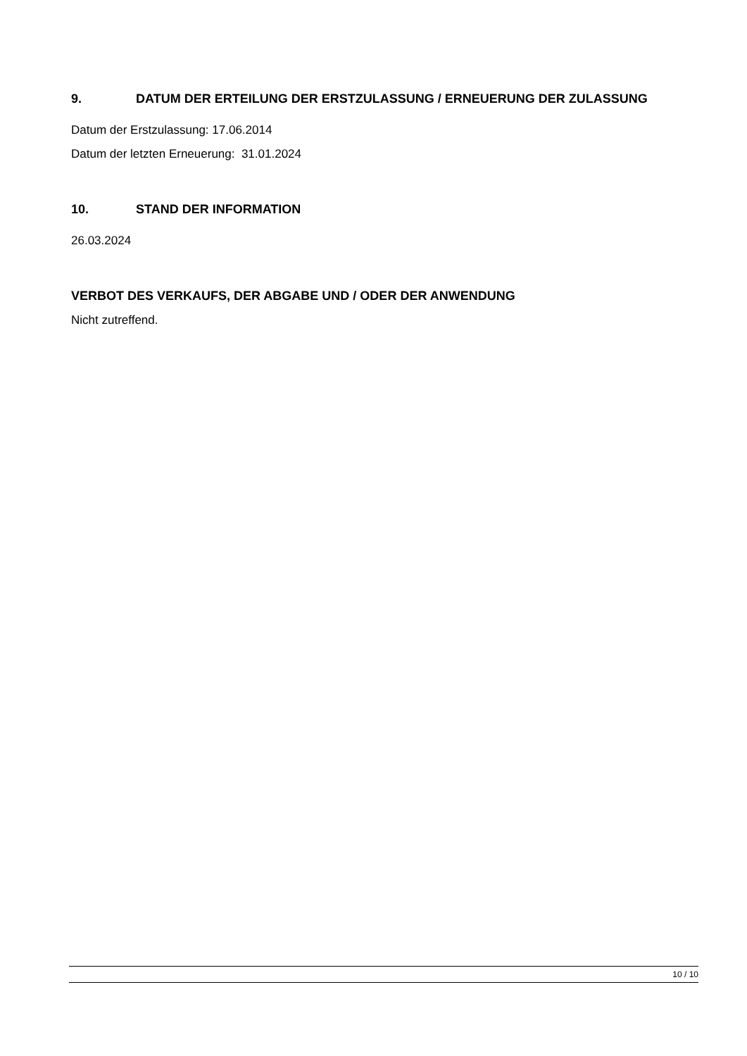9. DATUM DER ERTEILUNG DER ERSTZULASSUNG / ERNEUERUNG DER ZULASSUNG
Datum der Erstzulassung: 17.06.2014
Datum der letzten Erneuerung: 31.01.2024
10. STAND DER INFORMATION
26.03.2024
VERBOT DES VERKAUFS, DER ABGABE UND / ODER DER ANWENDUNG
Nicht zutreffend.
10 / 10